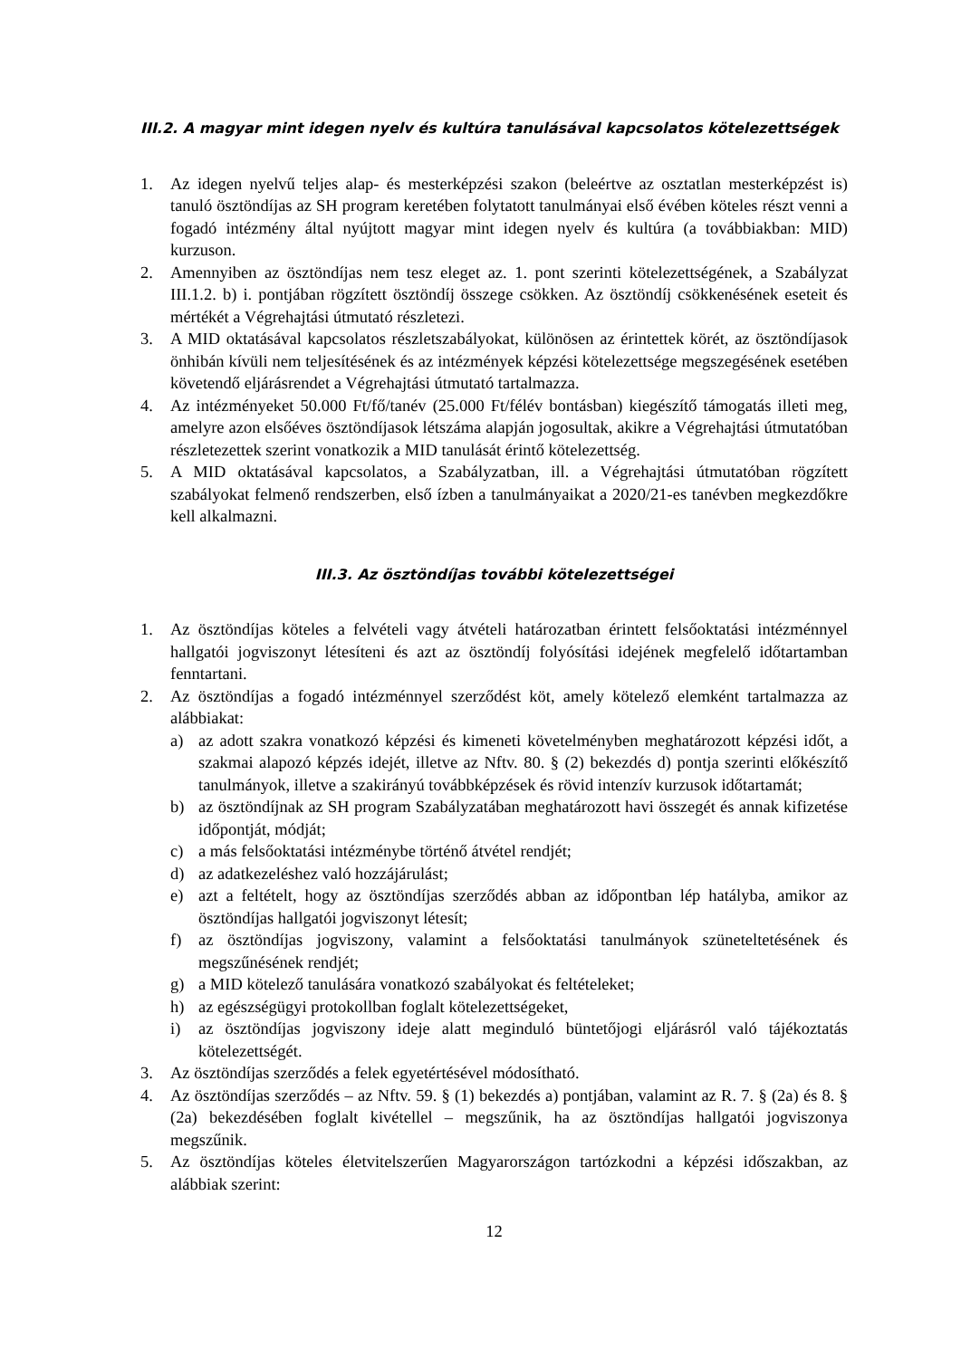III.2. A magyar mint idegen nyelv és kultúra tanulásával kapcsolatos kötelezettségek
1. Az idegen nyelvű teljes alap- és mesterképzési szakon (beleértve az osztatlan mesterképzést is) tanuló ösztöndíjas az SH program keretében folytatott tanulmányai első évében köteles részt venni a fogadó intézmény által nyújtott magyar mint idegen nyelv és kultúra (a továbbiakban: MID) kurzuson.
2. Amennyiben az ösztöndíjas nem tesz eleget az. 1. pont szerinti kötelezettségének, a Szabályzat III.1.2. b) i. pontjában rögzített ösztöndíj összege csökken. Az ösztöndíj csökkenésének eseteit és mértékét a Végrehajtási útmutató részletezi.
3. A MID oktatásával kapcsolatos részletszabályokat, különösen az érintettek körét, az ösztöndíjasok önhibán kívüli nem teljesítésének és az intézmények képzési kötelezettsége megszegésének esetében követendő eljárásrendet a Végrehajtási útmutató tartalmazza.
4. Az intézményeket 50.000 Ft/fő/tanév (25.000 Ft/félév bontásban) kiegészítő támogatás illeti meg, amelyre azon elsőéves ösztöndíjasok létszáma alapján jogosultak, akikre a Végrehajtási útmutatóban részletezettek szerint vonatkozik a MID tanulását érintő kötelezettség.
5. A MID oktatásával kapcsolatos, a Szabályzatban, ill. a Végrehajtási útmutatóban rögzített szabályokat felmenő rendszerben, első ízben a tanulmányaikat a 2020/21-es tanévben megkezdőkre kell alkalmazni.
III.3. Az ösztöndíjas további kötelezettségei
1. Az ösztöndíjas köteles a felvételi vagy átvételi határozatban érintett felsőoktatási intézménnyel hallgatói jogviszonyt létesíteni és azt az ösztöndíj folyósítási idejének megfelelő időtartamban fenntartani.
2. Az ösztöndíjas a fogadó intézménnyel szerződést köt, amely kötelező elemként tartalmazza az alábbiakat:
a) az adott szakra vonatkozó képzési és kimeneti követelményben meghatározott képzési időt, a szakmai alapozó képzés idejét, illetve az Nftv. 80. § (2) bekezdés d) pontja szerinti előkészítő tanulmányok, illetve a szakirányú továbbképzések és rövid intenzív kurzusok időtartamát;
b) az ösztöndíjnak az SH program Szabályzatában meghatározott havi összegét és annak kifizetése időpontját, módját;
c) a más felsőoktatási intézménybe történő átvétel rendjét;
d) az adatkezeléshez való hozzájárulást;
e) azt a feltételt, hogy az ösztöndíjas szerződés abban az időpontban lép hatályba, amikor az ösztöndíjas hallgatói jogviszonyt létesít;
f) az ösztöndíjas jogviszony, valamint a felsőoktatási tanulmányok szüneteltetésének és megszűnésének rendjét;
g) a MID kötelező tanulására vonatkozó szabályokat és feltételeket;
h) az egészségügyi protokollban foglalt kötelezettségeket,
i) az ösztöndíjas jogviszony ideje alatt meginduló büntetőjogi eljárásról való tájékoztatás kötelezettségét.
3. Az ösztöndíjas szerződés a felek egyetértésével módosítható.
4. Az ösztöndíjas szerződés – az Nftv. 59. § (1) bekezdés a) pontjában, valamint az R. 7. § (2a) és 8. § (2a) bekezdésében foglalt kivétellel – megszűnik, ha az ösztöndíjas hallgatói jogviszonya megszűnik.
5. Az ösztöndíjas köteles életvitelszerűen Magyarországon tartózkodni a képzési időszakban, az alábbiak szerint:
12